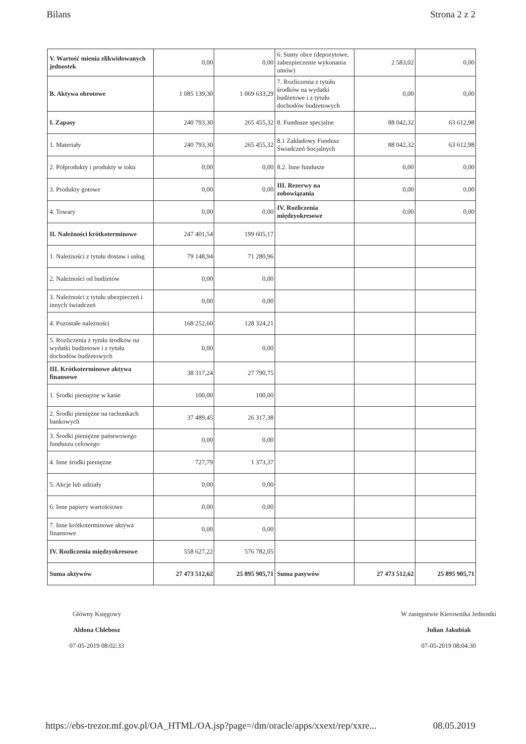Bilans Strona 2 z 2
| V. Wartość mienia zlikwidowanych jednostek | 0,00 | 0,00 | 6. Sumy obce (depozytowe, zabezpieczenie wykonania umów) | 2 583,02 | 0,00 |
| B. Aktywa obrotowe | 1 085 139,30 | 1 069 633,29 | 7. Rozliczenia z tytułu środków na wydatki budżetowe i z tytułu dochodów budżetowych | 0,00 | 0,00 |
| I. Zapasy | 240 793,30 | 265 455,32 | 8. Fundusze specjalne | 88 042,32 | 63 612,98 |
| 1. Materiały | 240 793,30 | 265 455,32 | 8.1 Zakładowy Fundusz Świadczeń Socjalnych | 88 042,32 | 63 612,98 |
| 2. Półprodukty i produkty w toku | 0,00 | 0,00 | 8.2. Inne fundusze | 0,00 | 0,00 |
| 3. Produkty gotowe | 0,00 | 0,00 | III. Rezerwy na zobowiązania | 0,00 | 0,00 |
| 4. Towary | 0,00 | 0,00 | IV. Rozliczenia międzyokresowe | 0,00 | 0,00 |
| II. Należności krótkoterminowe | 247 401,54 | 199 605,17 | | | |
| 1. Należności z tytułu dostaw i usług | 79 148,94 | 71 280,96 | | | |
| 2. Należności od budżetów | 0,00 | 0,00 | | | |
| 3. Należności z tytułu ubezpieczeń i innych świadczeń | 0,00 | 0,00 | | | |
| 4. Pozostałe należności | 168 252,60 | 128 324,21 | | | |
| 5. Rozliczenia z tytułu środków na wydatki budżetowe i z tytułu dochodów budżetowych | 0,00 | 0,00 | | | |
| III. Krótkoterminowe aktywa finansowe | 38 317,24 | 27 790,75 | | | |
| 1. Środki pieniężne w kasie | 100,00 | 100,00 | | | |
| 2. Środki pieniężne na rachunkach bankowych | 37 489,45 | 26 317,38 | | | |
| 3. Środki pieniężne państwowego funduszu celowego | 0,00 | 0,00 | | | |
| 4. Inne środki pieniężne | 727,79 | 1 373,37 | | | |
| 5. Akcje lub udziały | 0,00 | 0,00 | | | |
| 6. Inne papiery wartościowe | 0,00 | 0,00 | | | |
| 7. Inne krótkoterminowe aktywa finansowe | 0,00 | 0,00 | | | |
| IV. Rozliczenia międzyokresowe | 558 627,22 | 576 782,05 | | | |
| Suma aktywów | 27 473 512,62 | 25 895 905,71 | Suma pasywów | 27 473 512,62 | 25 895 905,71 |
Główny Księgowy
Aldona Chlebosz
07-05-2019 08:02:33
W zastępstwie Kierownika Jednostki
Julian Jakubiak
07-05-2019 08:04:30
https://ebs-trezor.mf.gov.pl/OA_HTML/OA.jsp?page=/dm/oracle/apps/xxext/rep/xxre... 08.05.2019